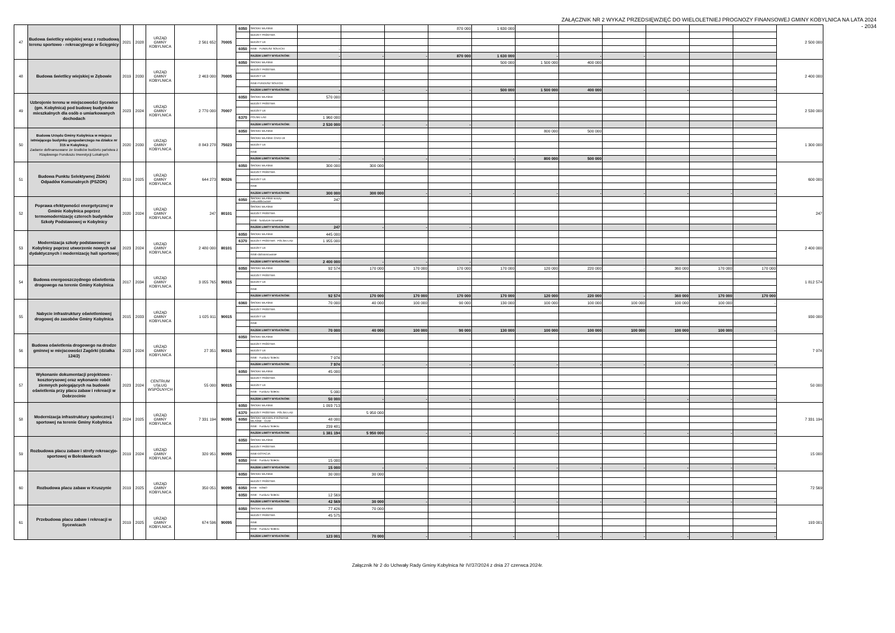ZAŁĄCZNIK NR 2 WYKAZ PRZEDSIĘWZIĘĆ DO WIELOLETNIEJ PROGNOZY FINANSOWEJ GMINY KOBYLNICA NA LATA 2024
- 2034
| 47 | Budowa świetlicy wiejskiej wraz z rozbudową terenu sportowo - rekreacyjnego w Ścięgnicy | 2021 | 2028 | URZĄD GMINY KOBYLNICA | 2 561 652 | 70005 | 6050 | ŚRODKI WŁASNE | | | | 870 000 | 1 630 000 | | | | | | | 2 500 000 |
| | | | | | | | | BUDŻET PAŃSTWA | | | | | | | | | | | | |
| | | | | | | | | BUDŻET UE | | | | | | | | | | | | |
| | | | | | | | 6050 | INNE - FUNDUSZ SOŁECKI | - | | | | | | | | | | | |
| | | | | | | | | RAZEM LIMITY WYDATKÓW: | - | - | - | 870 000 | 1 630 000 | - | - | - | | | | |
| 48 | Budowa świetlicy wiejskiej w Zębowie | 2019 | 2030 | URZĄD GMINY KOBYLNICA | 2 463 000 | 70005 | 6050 | ŚRODKI WŁASNE | | | | | 500 000 | 1 500 000 | 400 000 | | | | | 2 400 000 |
| | | | | | | | | BUDŻET PAŃSTWA | | | | | | | | | | | | |
| | | | | | | | | BUDŻET UE | | | | | | | | | | | | |
| | | | | | | | | INNE-FUNDUSZ SOŁECKI | | | | | | | | | | | | |
| | | | | | | | | RAZEM LIMITY WYDATKÓW: | - | - | - | - | 500 000 | 1 500 000 | 400 000 | - | - | - | - | |
| 49 | Uzbrojenie terenu w miejscowości Sycewice (gm. Kobylnica) pod budowę budynków mieszkalnych dla osób o umiarkowanych dochodach | 2023 | 2024 | URZĄD GMINY KOBYLNICA | 2 770 000 | 70007 | 6050 | ŚRODKI WŁASNE | 570 000 | | | | | | | | | | | 2 530 000 |
| | | | | | | | | BUDŻET PAŃSTWA | | | | | | | | | | | | |
| | | | | | | | | BUDŻET UE | | | | | | | | | | | | |
| | | | | | | | 6370 | POLSKI ŁAD | 1 960 000 | | | | | | | | | | | |
| | | | | | | | | RAZEM LIMITY WYDATKÓW: | 2 530 000 | - | - | - | | | | | | | | |
| 50 | Budowa Urzędu Gminy Kobylnica w miejscu istniejącego budynku gospodarczego na działce nr 315 w Kobylnicy. Zadanie dofinansowane ze środków budżetu państwa z Rządowego Funduszu Inwestycji Lokalnych | 2020 | 2030 | URZĄD GMINY KOBYLNICA | 8 843 278 | 75023 | 6050 | ŚRODKI WŁASNE | | | | | | 800 000 | 500 000 | | | | | 1 300 000 |
| | | | | | | | | ŚRODKI WŁASNE CIVID-19 | | | | | | | | | | | | |
| | | | | | | | | BUDŻET UE | | | | | | | | | | | | |
| | | | | | | | | INNE | | | | | | | | | | | | |
| | | | | | | | | RAZEM LIMITY WYDATKÓW: | - | - | - | - | - | 800 000 | 500 000 | | | | | |
| 51 | Budowa Punktu Selektywnej Zbiórki Odpadów Komunalnych (PSZOK) | 2019 | 2025 | URZĄD GMINY KOBYLNICA | 644 273 | 90026 | 6050 | ŚRODKI WŁASNE | 300 000 | 300 000 | | | | | | | | | | 600 000 |
| | | | | | | | | BUDŻET PAŃSTWA | | | | | | | | | | | | |
| | | | | | | | | BUDŻET UE | | | | | | | | | | | | |
| | | | | | | | | INNE | | | | | | | | | | | | |
| | | | | | | | | RAZEM LIMITY WYDATKÓW: | 300 000 | 300 000 | - | - | - | - | - | - | - | - | - | |
| 52 | Poprawa efektywności energetycznej w Gminie Kobylnica poprzez termomodernizację czterech budynków Szkoły Podstawowej w Kobylnicy | 2020 | 2024 | URZĄD GMINY KOBYLNICA | 247 | 80101 | 6050 | ŚRODKI WŁASNE-koszty niekwalifikowane | 247 | | | | | | | | | | | 247 |
| | | | | | | | | ŚRODKI WŁASNE | | | | | | | | | | | | |
| | | | | | | | | BUDŻET PAŃSTWA | | | | | | | | | | | | |
| | | | | | | | | INNE - fundusze norweskie | | | | | | | | | | | | |
| | | | | | | | | RAZEM LIMITY WYDATKÓW: | 247 | - | - | - | | | | | | | | |
| 53 | Modernizacja szkoły podstawowej w Kobylnicy poprzez utworzenie nowych sal dydaktycznych i modernizację hali sportowej | 2023 | 2024 | URZĄD GMINY KOBYLNICA | 2 480 000 | 80101 | 6050 | ŚRODKI WŁASNE | 445 000 | | | | | | | | | | | 2 400 000 |
| | | | | | | | 6370 | BUDŻET PAŃSTWA - POLSKI ŁAD | 1 955 000 | | | | | | | | | | | |
| | | | | | | | | BUDŻET UE | | | | | | | | | | | | |
| | | | | | | | | INNE-dofinansowanie | | | | | | | | | | | | |
| | | | | | | | | RAZEM LIMITY WYDATKÓW: | 2 400 000 | - | - | - | | | | | | | | |
| 54 | Budowa energooszczędnego oświetlenia drogowego na terenie Gminy Kobylnica | 2017 | 2034 | URZĄD GMINY KOBYLNICA | 3 055 765 | 90015 | 6050 | ŚRODKI WŁASNE | 92 574 | 170 000 | 170 000 | 170 000 | 170 000 | 120 000 | 220 000 | - | 360 000 | 170 000 | 170 000 | 1 812 574 |
| | | | | | | | | BUDŻET PAŃSTWA | | | | | | | | | | | | |
| | | | | | | | | BUDŻET UE | | | | | | | | | | | | |
| | | | | | | | | INNE | | | | | | | | | | | | |
| | | | | | | | | RAZEM LIMITY WYDATKÓW: | 92 574 | 170 000 | 170 000 | 170 000 | 170 000 | 120 000 | 220 000 | - | 360 000 | 170 000 | 170 000 | |
| 55 | Nabycie infrastruktury oświetleniowej drogowej do zasobów Gminy Kobylnica | 2015 | 2033 | URZĄD GMINY KOBYLNICA | 1 025 911 | 90015 | 6060 | ŚRODKI WŁASNE | 70 000 | 40 000 | 100 000 | 90 000 | 130 000 | 100 000 | 100 000 | 100 000 | 100 000 | 100 000 | - | 930 000 |
| | | | | | | | | BUDŻET PAŃSTWA | | | | | | | | | | | | |
| | | | | | | | | BUDŻET UE | | | | | | | | | | | | |
| | | | | | | | | INNE | | | | | | | | | | | | |
| | | | | | | | | RAZEM LIMITY WYDATKÓW: | 70 000 | 40 000 | 100 000 | 90 000 | 130 000 | 100 000 | 100 000 | 100 000 | 100 000 | 100 000 | - | |
| 56 | Budowa oświetlenia drogowego na drodze gminnej w miejscowości Zagórki (działka 124/2) | 2023 | 2024 | URZĄD GMINY KOBYLNICA | 27 351 | 90015 | 6050 | ŚRODKI WŁASNE | | | | | | | | | | | | 7 974 |
| | | | | | | | | BUDŻET PAŃSTWA | | | | | | | | | | | | |
| | | | | | | | | BUDŻET UE | | | | | | | | | | | | |
| | | | | | | | | INNE - Fundusz Sołecki | 7 974 | | | | | | | | | | | |
| | | | | | | | | RAZEM LIMITY WYDATKÓW: | 7 974 | - | - | - | - | - | - | - | - | - | - | |
| 57 | Wykonanie dokumentacji projektowo - kosztorysowej oraz wykonanie robót ziemnych polegających na budowie oświetlenia przy placu zabaw i rekreacji w Dobrzecinie | 2023 | 2024 | CENTRUM USŁUG WSPÓLNYCH | 55 000 | 90015 | 6050 | ŚRODKI WŁASNE | 45 000 | | | | | | | | | | | 50 000 |
| | | | | | | | | BUDŻET PAŃSTWA | | | | | | | | | | | | |
| | | | | | | | | BUDŻET UE | | | | | | | | | | | | |
| | | | | | | | | INNE - Fundusz Sołecki | 5 000 | | | | | | | | | | | |
| | | | | | | | | RAZEM LIMITY WYDATKÓW: | 50 000 | - | - | - | - | - | - | - | - | - | - | |
| 58 | Modernizacja infrastruktury społecznej i sportowej na terenie Gminy Kobylnica | 2024 | 2025 | URZĄD GMINY KOBYLNICA | 7 331 194 | 90095 | 6050 | ŚRODKI WŁASNE | 1 093 713 | | | | | | | | | | | 7 331 194 |
| | | | | | | | 6370 | BUDŻET PAŃSTWA - POLSKI ŁAD | | 5 950 000 | | | | | | | | | | |
| | | | | | | | 6050 | ŚRODKI NIEKWALIFIKOWANE WŁASNE - CUW | 48 000 | | | | | | | | | | | |
| | | | | | | | | INNE - Fundusz Sołecki | 239 481 | | | | | | | | | | | |
| | | | | | | | | RAZEM LIMITY WYDATKÓW: | 1 381 194 | 5 950 000 | - | - | - | - | - | - | - | - | - | |
| 59 | Rozbudowa placu zabaw i strefy rekreacyjo-sportowej w Bolesławicach | 2019 | 2024 | URZĄD GMINY KOBYLNICA | 320 951 | 90095 | 6050 | ŚRODKI WŁASNE | | | | | | | | | | | | 15 000 |
| | | | | | | | | BUDŻET PAŃSTWA | | | | | | | | | | | | |
| | | | | | | | | INNE-DOTACJA | | | | | | | | | | | | |
| | | | | | | | 6050 | INNE - Fundusz Sołecki | 15 000 | | | | | | | | | | | |
| | | | | | | | | RAZEM LIMITY WYDATKÓW: | 15 000 | - | - | - | - | - | - | - | - | - | - | |
| 60 | Rozbudowa placu zabaw w Kruszynie | 2019 | 2025 | URZĄD GMINY KOBYLNICA | 350 051 | 90095 | 6050 | ŚRODKI WŁASNE | 30 000 | 30 000 | | | | | | | | | | 72 569 |
| | | | | | | | | BUDŻET PAŃSTWA | | | | | | | | | | | | |
| | | | | | | | 6050 | INNE - KOBO | | | | | | | | | | | | |
| | | | | | | | 6050 | INNE - Fundusz Sołecki | 12 569 | | | | | | | | | | | |
| | | | | | | | | RAZEM LIMITY WYDATKÓW: | 42 569 | 30 000 | - | - | - | - | - | - | - | - | - | |
| 61 | Przebudowa placu zabaw i rekreacji w Sycewicach | 2019 | 2025 | URZĄD GMINY KOBYLNICA | 674 596 | 90095 | 6050 | ŚRODKI WŁASNE | 77 426 | 70 000 | | | | | | | | | | 193 001 |
| | | | | | | | | BUDŻET PAŃSTWA | 45 575 | | | | | | | | | | | |
| | | | | | | | | INNE | | | | | | | | | | | | |
| | | | | | | | | INNE - Fundusz Sołecki | | | | | | | | | | | | |
| | | | | | | | | RAZEM LIMITY WYDATKÓW: | 123 001 | 70 000 | - | - | - | - | - | - | - | - | - | |
Załącznik Nr 2 do Uchwały Rady Gminy Kobylnica Nr IV/37/2024 z dnia 27 czerwca 2024r.